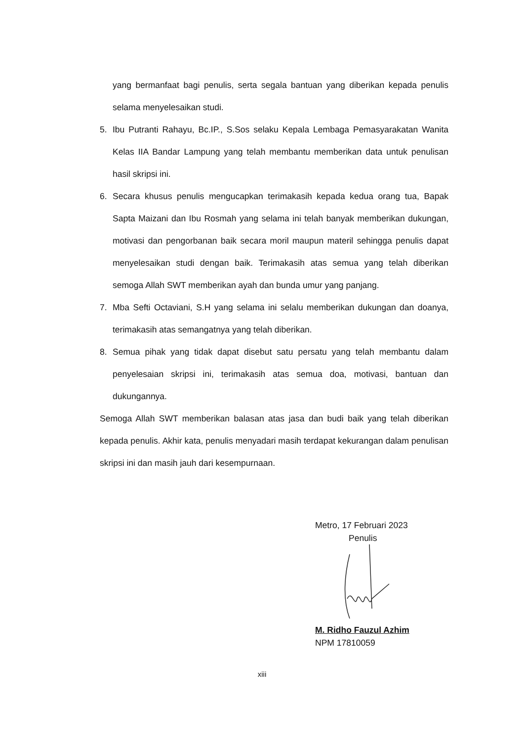yang bermanfaat bagi penulis, serta segala bantuan yang diberikan kepada penulis selama menyelesaikan studi.
5. Ibu Putranti Rahayu, Bc.IP., S.Sos selaku Kepala Lembaga Pemasyarakatan Wanita Kelas IIA Bandar Lampung yang telah membantu memberikan data untuk penulisan hasil skripsi ini.
6. Secara khusus penulis mengucapkan terimakasih kepada kedua orang tua, Bapak Sapta Maizani dan Ibu Rosmah yang selama ini telah banyak memberikan dukungan, motivasi dan pengorbanan baik secara moril maupun materil sehingga penulis dapat menyelesaikan studi dengan baik. Terimakasih atas semua yang telah diberikan semoga Allah SWT memberikan ayah dan bunda umur yang panjang.
7. Mba Sefti Octaviani, S.H yang selama ini selalu memberikan dukungan dan doanya, terimakasih atas semangatnya yang telah diberikan.
8. Semua pihak yang tidak dapat disebut satu persatu yang telah membantu dalam penyelesaian skripsi ini, terimakasih atas semua doa, motivasi, bantuan dan dukungannya.
Semoga Allah SWT memberikan balasan atas jasa dan budi baik yang telah diberikan kepada penulis. Akhir kata, penulis menyadari masih terdapat kekurangan dalam penulisan skripsi ini dan masih jauh dari kesempurnaan.
Metro, 17 Februari 2023
Penulis
M. Ridho Fauzul Azhim
NPM 17810059
xiii